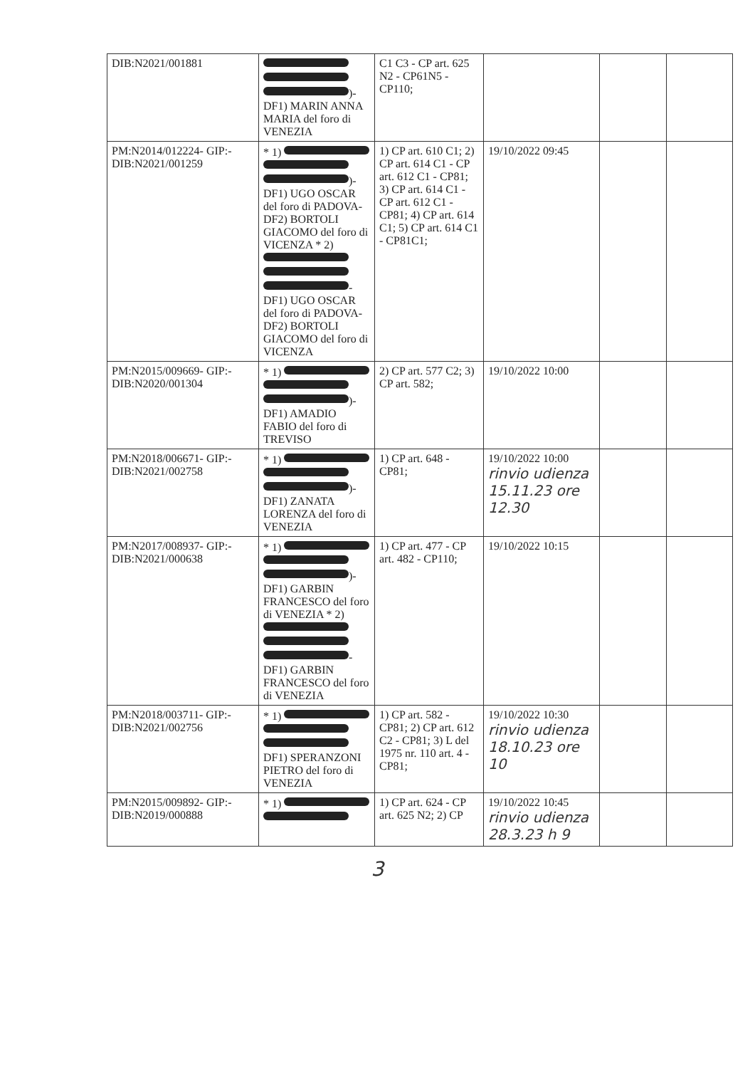| DIB:N2021/001881 | )- DF1) MARIN ANNA MARIA del foro di VENEZIA | C1 C3 - CP art. 625 N2 - CP61N5 - CP110; | | | |
| PM:N2014/012224- GIP:- DIB:N2021/001259 | * 1) )- DF1) UGO OSCAR del foro di PADOVA- DF2) BORTOLI GIACOMO del foro di VICENZA * 2) - DF1) UGO OSCAR del foro di PADOVA- DF2) BORTOLI GIACOMO del foro di VICENZA | 1) CP art. 610 C1; 2) CP art. 614 C1 - CP art. 612 C1 - CP81; 3) CP art. 614 C1 - CP art. 612 C1 - CP81; 4) CP art. 614 C1; 5) CP art. 614 C1 - CP81C1; | 19/10/2022 09:45 | | |
| PM:N2015/009669- GIP:- DIB:N2020/001304 | * 1) )- DF1) AMADIO FABIO del foro di TREVISO | 2) CP art. 577 C2; 3) CP art. 582; | 19/10/2022 10:00 | | |
| PM:N2018/006671- GIP:- DIB:N2021/002758 | * 1) )- DF1) ZANATA LORENZA del foro di VENEZIA | 1) CP art. 648 - CP81; | 19/10/2022 10:00 rinvio udienza 15.11.23 ore 12.30 | | |
| PM:N2017/008937- GIP:- DIB:N2021/000638 | * 1) )- DF1) GARBIN FRANCESCO del foro di VENEZIA * 2) - DF1) GARBIN FRANCESCO del foro di VENEZIA | 1) CP art. 477 - CP art. 482 - CP110; | 19/10/2022 10:15 | | |
| PM:N2018/003711- GIP:- DIB:N2021/002756 | * 1) DF1) SPERANZONI PIETRO del foro di VENEZIA | 1) CP art. 582 - CP81; 2) CP art. 612 C2 - CP81; 3) L del 1975 nr. 110 art. 4 - CP81; | 19/10/2022 10:30 rinvio udienza 18.10.23 ore 10 | | |
| PM:N2015/009892- GIP:- DIB:N2019/000888 | * 1) | 1) CP art. 624 - CP art. 625 N2; 2) CP | 19/10/2022 10:45 rinvio udienza 28.3.23 h 9 | | |
3